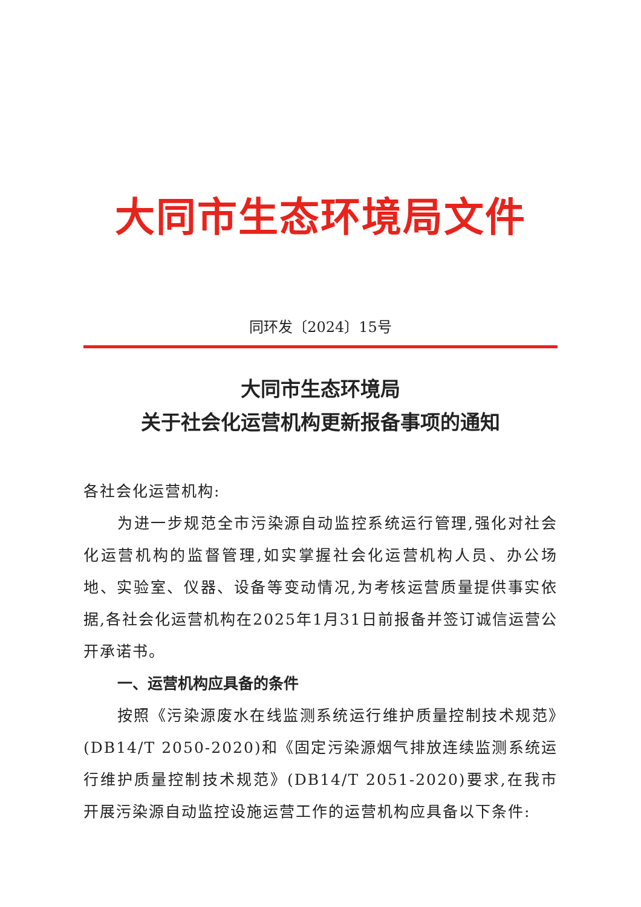大同市生态环境局文件
同环发〔2024〕15号
大同市生态环境局
关于社会化运营机构更新报备事项的通知
各社会化运营机构:
为进一步规范全市污染源自动监控系统运行管理,强化对社会化运营机构的监督管理,如实掌握社会化运营机构人员、办公场地、实验室、仪器、设备等变动情况,为考核运营质量提供事实依据,各社会化运营机构在2025年1月31日前报备并签订诚信运营公开承诺书。
一、运营机构应具备的条件
按照《污染源废水在线监测系统运行维护质量控制技术规范》(DB14/T 2050-2020)和《固定污染源烟气排放连续监测系统运行维护质量控制技术规范》(DB14/T 2051-2020)要求,在我市开展污染源自动监控设施运营工作的运营机构应具备以下条件: